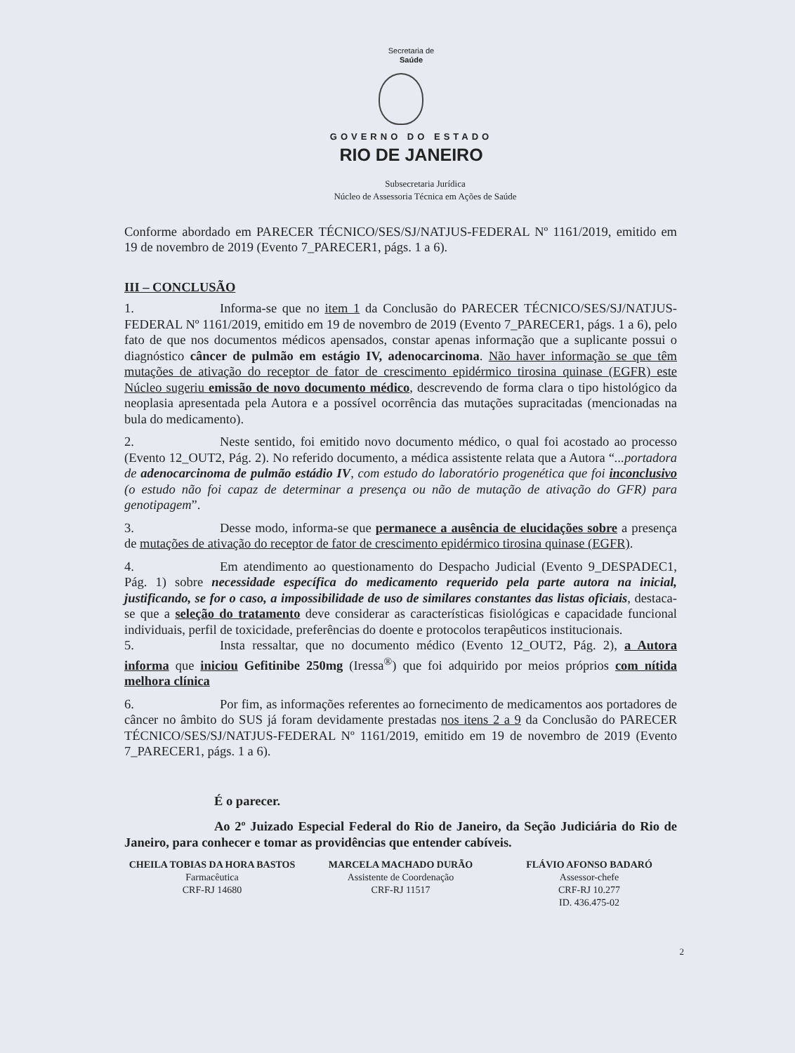Secretaria de
Saúde
GOVERNO DO ESTADO
RIO DE JANEIRO
Subsecretaria Jurídica
Núcleo de Assessoria Técnica em Ações de Saúde
Conforme abordado em PARECER TÉCNICO/SES/SJ/NATJUS-FEDERAL Nº 1161/2019, emitido em 19 de novembro de 2019 (Evento 7_PARECER1, págs. 1 a 6).
III – CONCLUSÃO
1. Informa-se que no item 1 da Conclusão do PARECER TÉCNICO/SES/SJ/NATJUS-FEDERAL Nº 1161/2019, emitido em 19 de novembro de 2019 (Evento 7_PARECER1, págs. 1 a 6), pelo fato de que nos documentos médicos apensados, constar apenas informação que a suplicante possui o diagnóstico câncer de pulmão em estágio IV, adenocarcinoma. Não haver informação se que têm mutações de ativação do receptor de fator de crescimento epidérmico tirosina quinase (EGFR) este Núcleo sugeriu emissão de novo documento médico, descrevendo de forma clara o tipo histológico da neoplasia apresentada pela Autora e a possível ocorrência das mutações supracitadas (mencionadas na bula do medicamento).
2. Neste sentido, foi emitido novo documento médico, o qual foi acostado ao processo (Evento 12_OUT2, Pág. 2). No referido documento, a médica assistente relata que a Autora “...portadora de adenocarcinoma de pulmão estádio IV, com estudo do laboratório progenética que foi inconclusivo (o estudo não foi capaz de determinar a presença ou não de mutação de ativação do GFR) para genotipagem”.
3. Desse modo, informa-se que permanece a ausência de elucidações sobre a presença de mutações de ativação do receptor de fator de crescimento epidérmico tirosina quinase (EGFR).
4. Em atendimento ao questionamento do Despacho Judicial (Evento 9_DESPADEC1, Pág. 1) sobre necessidade específica do medicamento requerido pela parte autora na inicial, justificando, se for o caso, a impossibilidade de uso de similares constantes das listas oficiais, destaca-se que a seleção do tratamento deve considerar as características fisiológicas e capacidade funcional individuais, perfil de toxicidade, preferências do doente e protocolos terapêuticos institucionais.
5. Insta ressaltar, que no documento médico (Evento 12_OUT2, Pág. 2), a Autora informa que iniciou Gefitinibe 250mg (Iressa<sup>®</sup>) que foi adquirido por meios próprios com nítida melhora clínica
6. Por fim, as informações referentes ao fornecimento de medicamentos aos portadores de câncer no âmbito do SUS já foram devidamente prestadas nos itens 2 a 9 da Conclusão do PARECER TÉCNICO/SES/SJ/NATJUS-FEDERAL Nº 1161/2019, emitido em 19 de novembro de 2019 (Evento 7_PARECER1, págs. 1 a 6).
É o parecer.
Ao 2º Juizado Especial Federal do Rio de Janeiro, da Seção Judiciária do Rio de Janeiro, para conhecer e tomar as providências que entender cabíveis.
CHEILA TOBIAS DA HORA BASTOS
Farmacêutica
CRF-RJ 14680
MARCELA MACHADO DURÃO
Assistente de Coordenação
CRF-RJ 11517
FLÁVIO AFONSO BADARÓ
Assessor-chefe
CRF-RJ 10.277
ID. 436.475-02
2